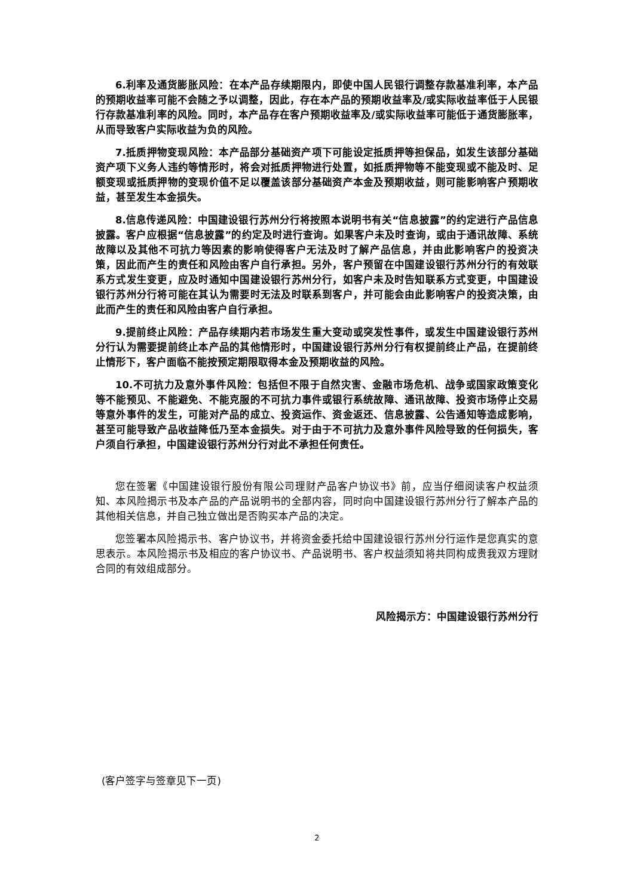6.利率及通货膨胀风险：在本产品存续期限内，即使中国人民银行调整存款基准利率，本产品的预期收益率可能不会随之予以调整，因此，存在本产品的预期收益率及/或实际收益率低于人民银行存款基准利率的风险。同时，本产品存在客户预期收益率及/或实际收益率可能低于通货膨胀率，从而导致客户实际收益为负的风险。
7.抵质押物变现风险：本产品部分基础资产项下可能设定抵质押等担保品，如发生该部分基础资产项下义务人违约等情形时，将会对抵质押物进行处置，如抵质押物等不能变现或不能及时、足额变现或抵质押物的变现价值不足以覆盖该部分基础资产本金及预期收益，则可能影响客户预期收益，甚至发生本金损失。
8.信息传递风险：中国建设银行苏州分行将按照本说明书有关“信息披露”的约定进行产品信息披露。客户应根据“信息披露”的约定及时进行查询。如果客户未及时查询，或由于通讯故障、系统故障以及其他不可抗力等因素的影响使得客户无法及时了解产品信息，并由此影响客户的投资决策，因此而产生的责任和风险由客户自行承担。另外，客户预留在中国建设银行苏州分行的有效联系方式发生变更，应及时通知中国建设银行苏州分行，如客户未及时告知联系方式变更，中国建设银行苏州分行将可能在其认为需要时无法及时联系到客户，并可能会由此影响客户的投资决策，由此而产生的责任和风险由客户自行承担。
9.提前终止风险：产品存续期内若市场发生重大变动或突发性事件，或发生中国建设银行苏州分行认为需要提前终止本产品的其他情形时，中国建设银行苏州分行有权提前终止产品，在提前终止情形下，客户面临不能按预定期限取得本金及预期收益的风险。
10.不可抗力及意外事件风险：包括但不限于自然灾害、金融市场危机、战争或国家政策变化等不能预见、不能避免、不能克服的不可抗力事件或银行系统故障、通讯故障、投资市场停止交易等意外事件的发生，可能对产品的成立、投资运作、资金返还、信息披露、公告通知等造成影响，甚至可能导致产品收益降低乃至本金损失。对于由于不可抗力及意外事件风险导致的任何损失，客户须自行承担，中国建设银行苏州分行对此不承担任何责任。
您在签署《中国建设银行股份有限公司理财产品客户协议书》前，应当仔细阅读客户权益须知、本风险揭示书及本产品的产品说明书的全部内容，同时向中国建设银行苏州分行了解本产品的其他相关信息，并自己独立做出是否购买本产品的决定。
您签署本风险揭示书、客户协议书，并将资金委托给中国建设银行苏州分行运作是您真实的意思表示。本风险揭示书及相应的客户协议书、产品说明书、客户权益须知将共同构成贵我双方理财合同的有效组成部分。
风险揭示方：中国建设银行苏州分行
(客户签字与签章见下一页)
2